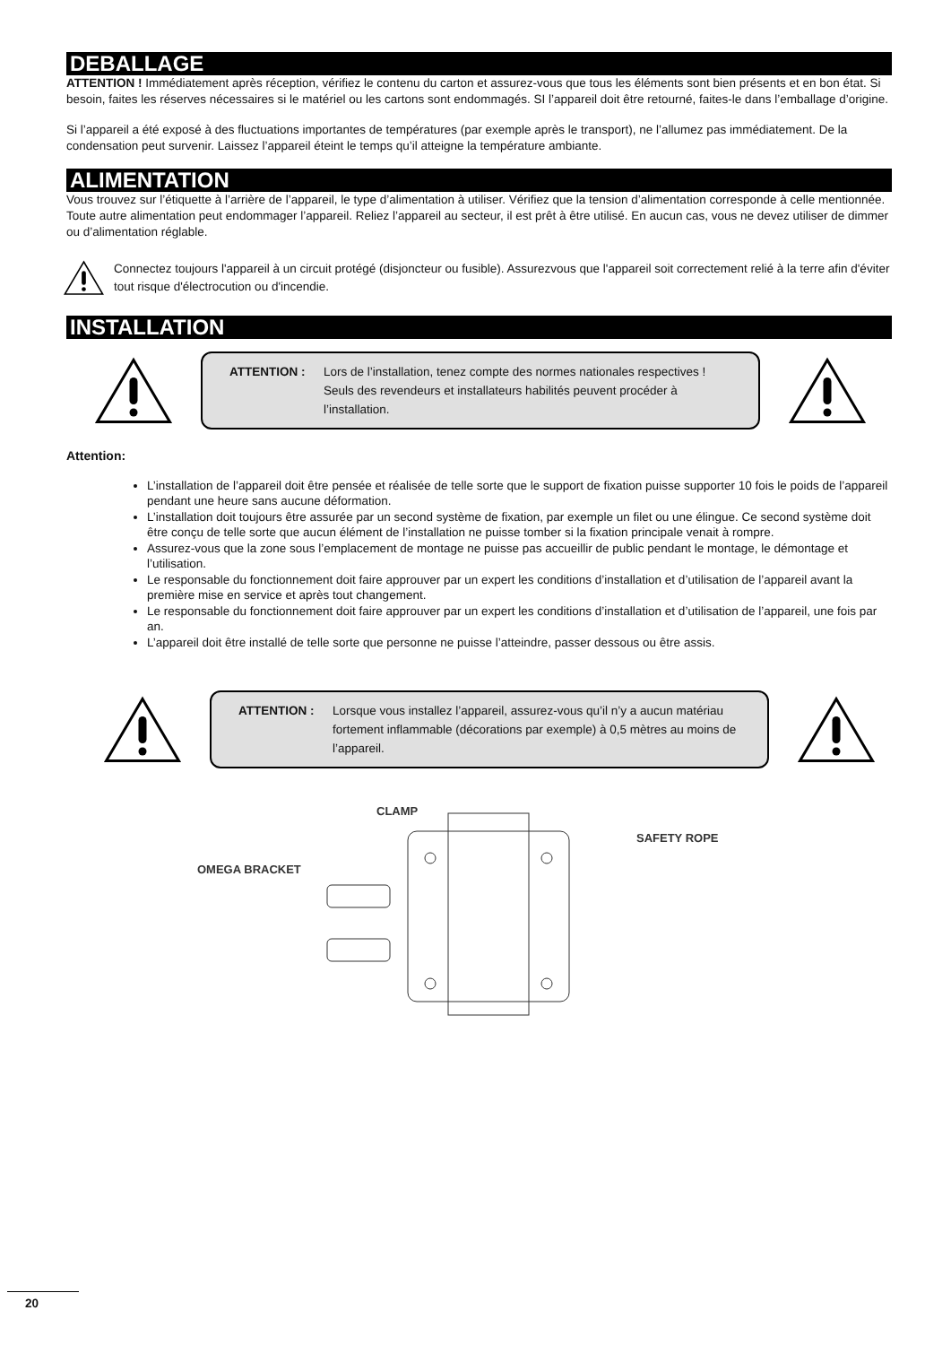DEBALLAGE
ATTENTION ! Immédiatement après réception, vérifiez le contenu du carton et assurez-vous que tous les éléments sont bien présents et en bon état. Si besoin, faites les réserves nécessaires si le matériel ou les cartons sont endommagés. SI l’appareil doit être retourné, faites-le dans l’emballage d’origine.
Si l’appareil a été exposé à des fluctuations importantes de températures (par exemple après le transport), ne l’allumez pas immédiatement. De la condensation peut survenir. Laissez l’appareil éteint le temps qu’il atteigne la température ambiante.
ALIMENTATION
Vous trouvez sur l’étiquette à l’arrière de l’appareil, le type d’alimentation à utiliser. Vérifiez que la tension d’alimentation corresponde à celle mentionnée. Toute autre alimentation peut endommager l’appareil. Reliez l’appareil au secteur, il est prêt à être utilisé. En aucun cas, vous ne devez utiliser de dimmer ou d’alimentation réglable.
Connectez toujours l'appareil à un circuit protégé (disjoncteur ou fusible). Assurezvous que l'appareil soit correctement relié à la terre afin d'éviter tout risque d'électrocution ou d'incendie.
INSTALLATION
ATTENTION : Lors de l’installation, tenez compte des normes nationales respectives ! Seuls des revendeurs et installateurs habilités peuvent procéder à l’installation.
Attention:
L’installation de l’appareil doit être pensée et réalisée de telle sorte que le support de fixation puisse supporter 10 fois le poids de l’appareil pendant une heure sans aucune déformation.
L’installation doit toujours être assurée par un second système de fixation, par exemple un filet ou une élingue. Ce second système doit être conçu de telle sorte que aucun élément de l’installation ne puisse tomber si la fixation principale venait à rompre.
Assurez-vous que la zone sous l’emplacement de montage ne puisse pas accueillir de public pendant le montage, le démontage et l’utilisation.
Le responsable du fonctionnement doit faire approuver par un expert les conditions d’installation et d’utilisation de l’appareil avant la première mise en service et après tout changement.
Le responsable du fonctionnement doit faire approuver par un expert les conditions d’installation et d’utilisation de l’appareil, une fois par an.
L’appareil doit être installé de telle sorte que personne ne puisse l’atteindre, passer dessous ou être assis.
ATTENTION : Lorsque vous installez l’appareil, assurez-vous qu’il n’y a aucun matériau fortement inflammable (décorations par exemple) à 0,5 mètres au moins de l’appareil.
CLAMP
OMEGA BRACKET
SAFETY ROPE
20